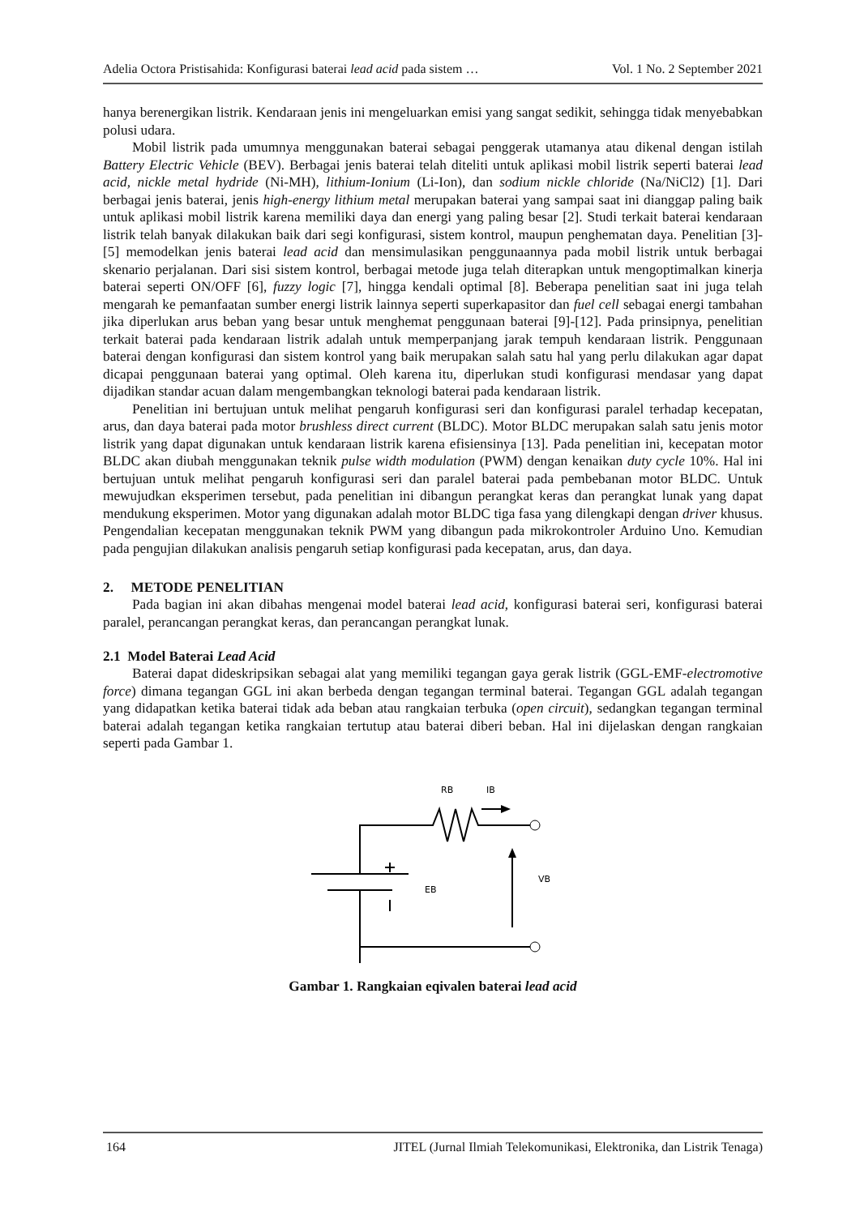Adelia Octora Pristisahida: Konfigurasi baterai lead acid pada sistem … Vol. 1 No. 2 September 2021
hanya berenergikan listrik. Kendaraan jenis ini mengeluarkan emisi yang sangat sedikit, sehingga tidak menyebabkan polusi udara.
Mobil listrik pada umumnya menggunakan baterai sebagai penggerak utamanya atau dikenal dengan istilah Battery Electric Vehicle (BEV). Berbagai jenis baterai telah diteliti untuk aplikasi mobil listrik seperti baterai lead acid, nickle metal hydride (Ni-MH), lithium-Ionium (Li-Ion), dan sodium nickle chloride (Na/NiCl2) [1]. Dari berbagai jenis baterai, jenis high-energy lithium metal merupakan baterai yang sampai saat ini dianggap paling baik untuk aplikasi mobil listrik karena memiliki daya dan energi yang paling besar [2]. Studi terkait baterai kendaraan listrik telah banyak dilakukan baik dari segi konfigurasi, sistem kontrol, maupun penghematan daya. Penelitian [3]-[5] memodelkan jenis baterai lead acid dan mensimulasikan penggunaannya pada mobil listrik untuk berbagai skenario perjalanan. Dari sisi sistem kontrol, berbagai metode juga telah diterapkan untuk mengoptimalkan kinerja baterai seperti ON/OFF [6], fuzzy logic [7], hingga kendali optimal [8]. Beberapa penelitian saat ini juga telah mengarah ke pemanfaatan sumber energi listrik lainnya seperti superkapasitor dan fuel cell sebagai energi tambahan jika diperlukan arus beban yang besar untuk menghemat penggunaan baterai [9]-[12]. Pada prinsipnya, penelitian terkait baterai pada kendaraan listrik adalah untuk memperpanjang jarak tempuh kendaraan listrik. Penggunaan baterai dengan konfigurasi dan sistem kontrol yang baik merupakan salah satu hal yang perlu dilakukan agar dapat dicapai penggunaan baterai yang optimal. Oleh karena itu, diperlukan studi konfigurasi mendasar yang dapat dijadikan standar acuan dalam mengembangkan teknologi baterai pada kendaraan listrik.
Penelitian ini bertujuan untuk melihat pengaruh konfigurasi seri dan konfigurasi paralel terhadap kecepatan, arus, dan daya baterai pada motor brushless direct current (BLDC). Motor BLDC merupakan salah satu jenis motor listrik yang dapat digunakan untuk kendaraan listrik karena efisiensinya [13]. Pada penelitian ini, kecepatan motor BLDC akan diubah menggunakan teknik pulse width modulation (PWM) dengan kenaikan duty cycle 10%. Hal ini bertujuan untuk melihat pengaruh konfigurasi seri dan paralel baterai pada pembebanan motor BLDC. Untuk mewujudkan eksperimen tersebut, pada penelitian ini dibangun perangkat keras dan perangkat lunak yang dapat mendukung eksperimen. Motor yang digunakan adalah motor BLDC tiga fasa yang dilengkapi dengan driver khusus. Pengendalian kecepatan menggunakan teknik PWM yang dibangun pada mikrokontroler Arduino Uno. Kemudian pada pengujian dilakukan analisis pengaruh setiap konfigurasi pada kecepatan, arus, dan daya.
2. METODE PENELITIAN
Pada bagian ini akan dibahas mengenai model baterai lead acid, konfigurasi baterai seri, konfigurasi baterai paralel, perancangan perangkat keras, dan perancangan perangkat lunak.
2.1 Model Baterai Lead Acid
Baterai dapat dideskripsikan sebagai alat yang memiliki tegangan gaya gerak listrik (GGL-EMF-electromotive force) dimana tegangan GGL ini akan berbeda dengan tegangan terminal baterai. Tegangan GGL adalah tegangan yang didapatkan ketika baterai tidak ada beban atau rangkaian terbuka (open circuit), sedangkan tegangan terminal baterai adalah tegangan ketika rangkaian tertutup atau baterai diberi beban. Hal ini dijelaskan dengan rangkaian seperti pada Gambar 1.
RB
IB
VB
EB
Gambar 1. Rangkaian eqivalen baterai lead acid
164 JITEL (Jurnal Ilmiah Telekomunikasi, Elektronika, dan Listrik Tenaga)